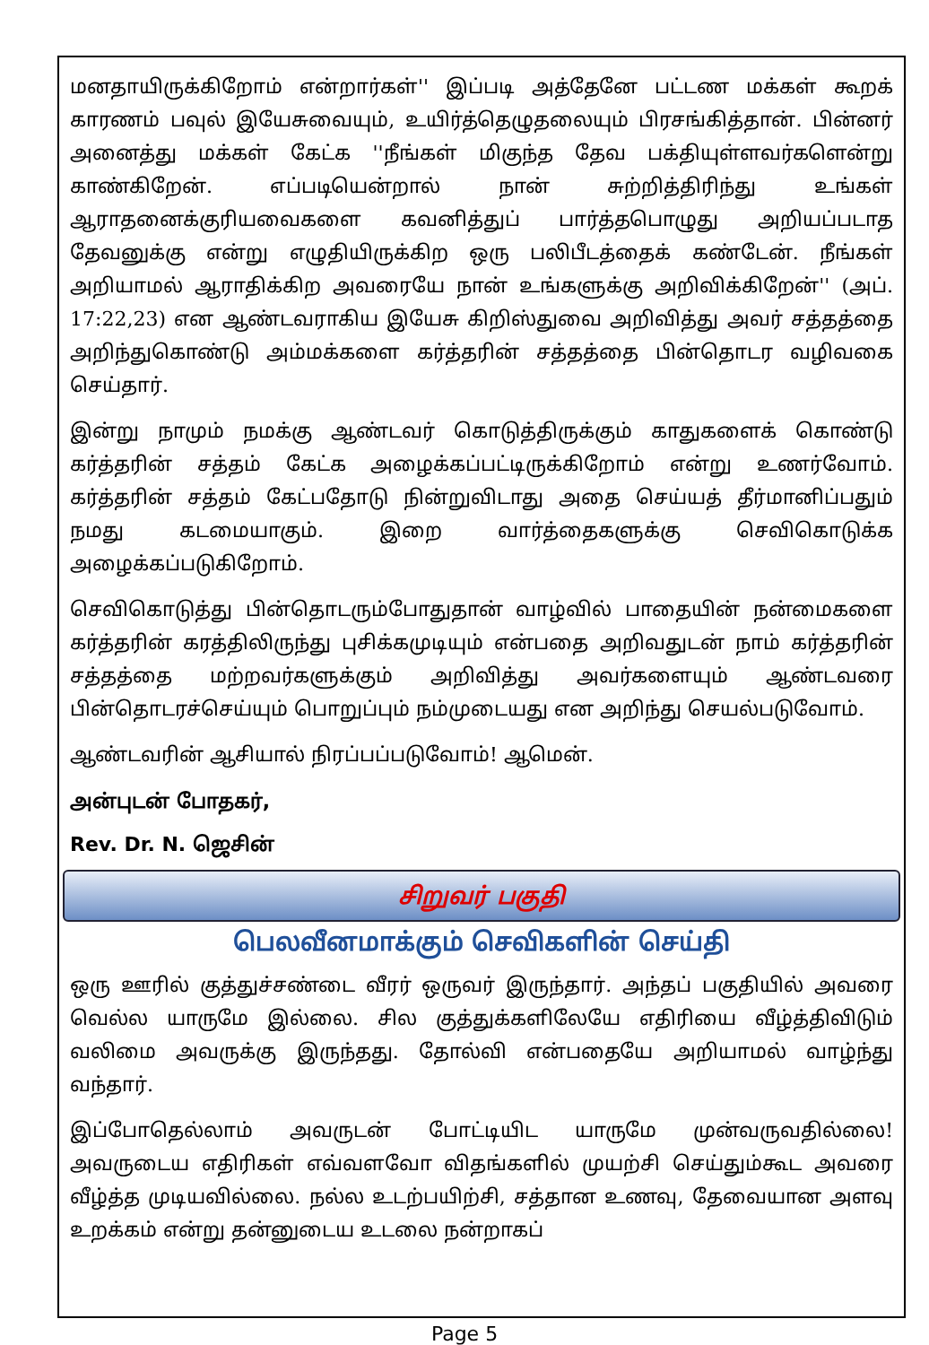மனதாயிருக்கிறோம் என்றார்கள்'' இப்படி அத்தேனே பட்டண மக்கள் கூறக் காரணம் பவுல் இயேசுவையும், உயிர்த்தெழுதலையும் பிரசங்கித்தான். பின்னர் அனைத்து மக்கள் கேட்க ''நீங்கள் மிகுந்த தேவ பக்தியுள்ளவர்களென்று காண்கிறேன். எப்படியென்றால் நான் சுற்றித்திரிந்து உங்கள் ஆராதனைக்குரியவைகளை கவனித்துப் பார்த்தபொழுது அறியப்படாத தேவனுக்கு என்று எழுதியிருக்கிற ஒரு பலிபீடத்தைக் கண்டேன். நீங்கள் அறியாமல் ஆராதிக்கிற அவரையே நான் உங்களுக்கு அறிவிக்கிறேன்'' (அப். 17:22,23) என ஆண்டவராகிய இயேசு கிறிஸ்துவை அறிவித்து அவர் சத்தத்தை அறிந்துகொண்டு அம்மக்களை கர்த்தரின் சத்தத்தை பின்தொடர வழிவகை செய்தார்.
இன்று நாமும் நமக்கு ஆண்டவர் கொடுத்திருக்கும் காதுகளைக் கொண்டு கர்த்தரின் சத்தம் கேட்க அழைக்கப்பட்டிருக்கிறோம் என்று உணர்வோம். கர்த்தரின் சத்தம் கேட்பதோடு நின்றுவிடாது அதை செய்யத் தீர்மானிப்பதும் நமது கடமையாகும். இறை வார்த்தைகளுக்கு செவிகொடுக்க அழைக்கப்படுகிறோம்.
செவிகொடுத்து பின்தொடரும்போதுதான் வாழ்வில் பாதையின் நன்மைகளை கர்த்தரின் கரத்திலிருந்து புசிக்கமுடியும் என்பதை அறிவதுடன் நாம் கர்த்தரின் சத்தத்தை மற்றவர்களுக்கும் அறிவித்து அவர்களையும் ஆண்டவரை பின்தொடரச்செய்யும் பொறுப்பும் நம்முடையது என அறிந்து செயல்படுவோம்.
ஆண்டவரின் ஆசியால் நிரப்பப்படுவோம்! ஆமென்.
அன்புடன் போதகர்,
Rev. Dr. N. ஜெசின்
சிறுவர் பகுதி
பெலவீனமாக்கும் செவிகளின் செய்தி
ஒரு ஊரில் குத்துச்சண்டை வீரர் ஒருவர் இருந்தார். அந்தப் பகுதியில் அவரை வெல்ல யாருமே இல்லை. சில குத்துக்களிலேயே எதிரியை வீழ்த்திவிடும் வலிமை அவருக்கு இருந்தது. தோல்வி என்பதையே அறியாமல் வாழ்ந்து வந்தார்.
இப்போதெல்லாம் அவருடன் போட்டியிட யாருமே முன்வருவதில்லை! அவருடைய எதிரிகள் எவ்வளவோ விதங்களில் முயற்சி செய்தும்கூட அவரை வீழ்த்த முடியவில்லை. நல்ல உடற்பயிற்சி, சத்தான உணவு, தேவையான அளவு உறக்கம் என்று தன்னுடைய உடலை நன்றாகப்
Page 5